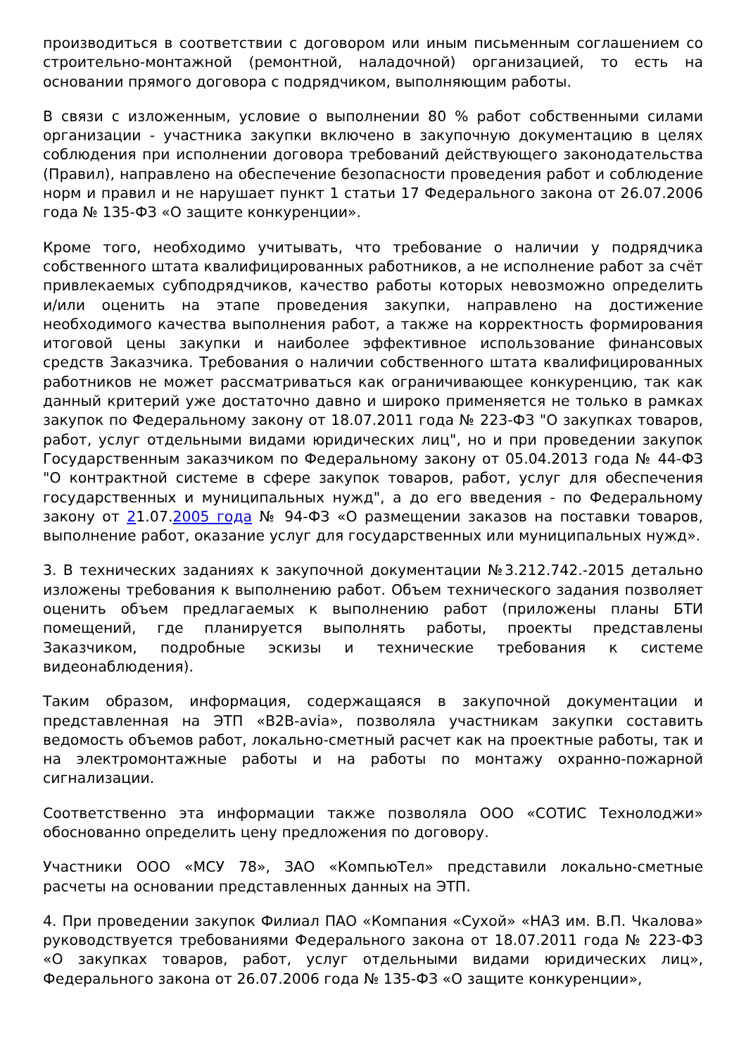производиться в соответствии с договором или иным письменным соглашением со строительно-монтажной (ремонтной, наладочной) организацией, то есть на основании прямого договора с подрядчиком, выполняющим работы.
В связи с изложенным, условие о выполнении 80 % работ собственными силами организации - участника закупки включено в закупочную документацию в целях соблюдения при исполнении договора требований действующего законодательства (Правил), направлено на обеспечение безопасности проведения работ и соблюдение норм и правил и не нарушает пункт 1 статьи 17 Федерального закона от 26.07.2006 года № 135-ФЗ «О защите конкуренции».
Кроме того, необходимо учитывать, что требование о наличии у подрядчика собственного штата квалифицированных работников, а не исполнение работ за счёт привлекаемых субподрядчиков, качество работы которых невозможно определить и/или оценить на этапе проведения закупки, направлено на достижение необходимого качества выполнения работ, а также на корректность формирования итоговой цены закупки и наиболее эффективное использование финансовых средств Заказчика. Требования о наличии собственного штата квалифицированных работников не может рассматриваться как ограничивающее конкуренцию, так как данный критерий уже достаточно давно и широко применяется не только в рамках закупок по Федеральному закону от 18.07.2011 года № 223-ФЗ "О закупках товаров, работ, услуг отдельными видами юридических лиц", но и при проведении закупок Государственным заказчиком по Федеральному закону от 05.04.2013 года № 44-ФЗ "О контрактной системе в сфере закупок товаров, работ, услуг для обеспечения государственных и муниципальных нужд", а до его введения - по Федеральному закону от 21.07.2005 года № 94-ФЗ «О размещении заказов на поставки товаров, выполнение работ, оказание услуг для государственных или муниципальных нужд».
3. В технических заданиях к закупочной документации №3.212.742.-2015 детально изложены требования к выполнению работ. Объем технического задания позволяет оценить объем предлагаемых к выполнению работ (приложены планы БТИ помещений, где планируется выполнять работы, проекты представлены Заказчиком, подробные эскизы и технические требования к системе видеонаблюдения).
Таким образом, информация, содержащаяся в закупочной документации и представленная на ЭТП «B2B-avia», позволяла участникам закупки составить ведомость объемов работ, локально-сметный расчет как на проектные работы, так и на электромонтажные работы и на работы по монтажу охранно-пожарной сигнализации.
Соответственно эта информации также позволяла ООО «СОТИС Технолоджи» обоснованно определить цену предложения по договору.
Участники ООО «МСУ 78», ЗАО «КомпьюТел» представили локально-сметные расчеты на основании представленных данных на ЭТП.
4. При проведении закупок Филиал ПАО «Компания «Сухой» «НАЗ им. В.П. Чкалова» руководствуется требованиями Федерального закона от 18.07.2011 года № 223-ФЗ «О закупках товаров, работ, услуг отдельными видами юридических лиц», Федерального закона от 26.07.2006 года № 135-ФЗ «О защите конкуренции»,